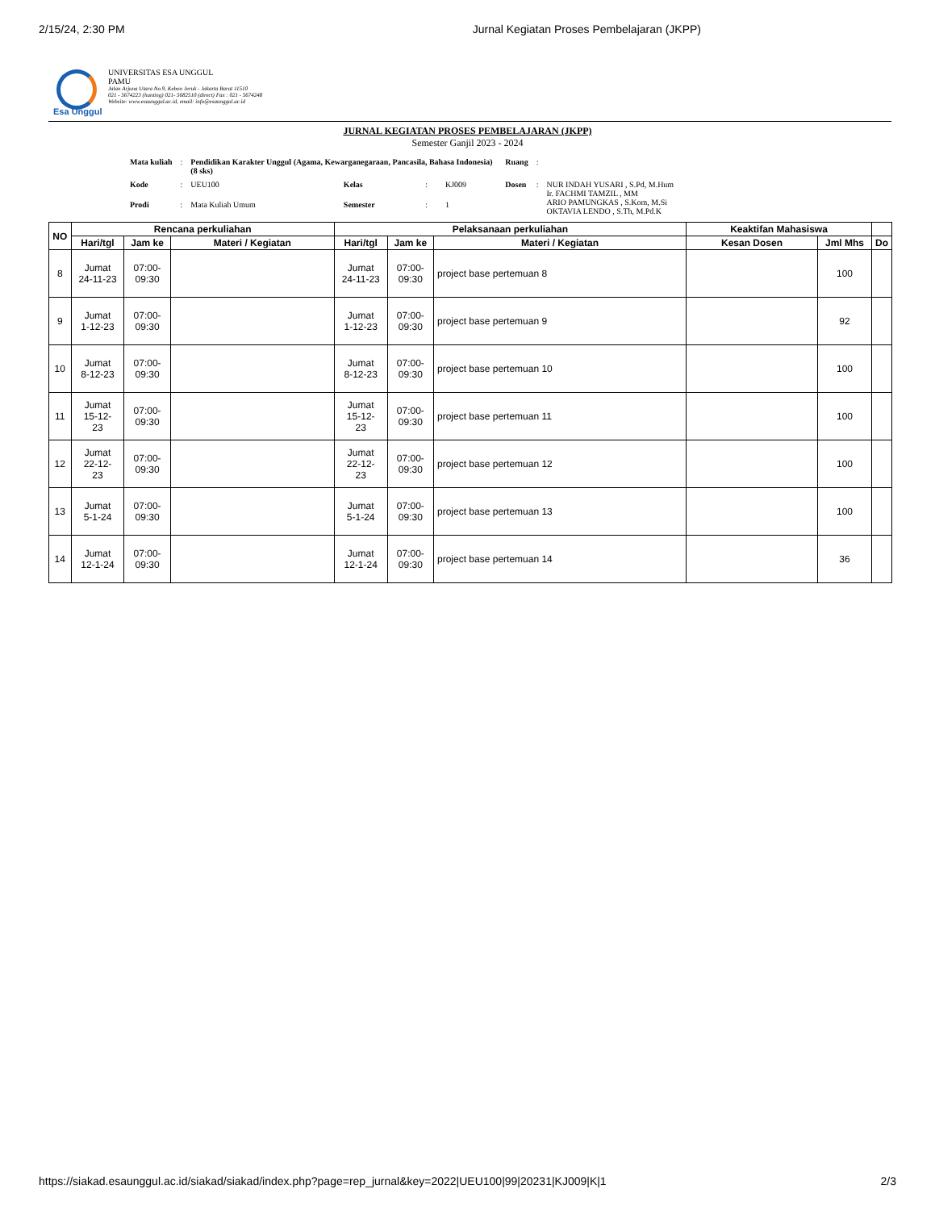2/15/24, 2:30 PM Jurnal Kegiatan Proses Pembelajaran (JKPP)
Esa Unggul
UNIVERSITAS ESA UNGGUL
PAMU
Jalan Arjuna Utara No.9, Kebon Jeruk - Jakarta Barat 11510
021 - 5674223 (hunting) 021- 5682510 (direct) Fax : 021 - 5674248
Website: www.esaunggul.ac.id, email: info@esaunggul.ac.id
JURNAL KEGIATAN PROSES PEMBELAJARAN (JKPP)
Semester Ganjil 2023 - 2024
| Mata kuliah | : | Pendidikan Karakter Unggul (Agama, Kewarganegaraan, Pancasila, Bahasa Indonesia) (8 sks) | | | | Ruang | : | |
| Kode | : | UEU100 | Kelas | : | KJ009 | Dosen | : | NUR INDAH YUSARI , S.Pd, M.Hum Ir. FACHMI TAMZIL , MM ARIO PAMUNGKAS , S.Kom, M.Si OKTAVIA LENDO , S.Th, M.Pd.K |
| Prodi | : | Mata Kuliah Umum | Semester | : | 1 | | | |
| NO | Rencana perkuliahan | | | Pelaksanaan perkuliahan | | | Keaktifan Mahasiswa | | |
| --- | --- | --- | --- | --- | --- | --- | --- | --- | --- |
| | Hari/tgl | Jam ke | Materi / Kegiatan | Hari/tgl | Jam ke | Materi / Kegiatan | Kesan Dosen | Jml Mhs | Do |
| 8 | Jumat 24-11-23 | 07:00- 09:30 | | Jumat 24-11-23 | 07:00- 09:30 | project base pertemuan 8 | | 100 | |
| 9 | Jumat 1-12-23 | 07:00- 09:30 | | Jumat 1-12-23 | 07:00- 09:30 | project base pertemuan 9 | | 92 | |
| 10 | Jumat 8-12-23 | 07:00- 09:30 | | Jumat 8-12-23 | 07:00- 09:30 | project base pertemuan 10 | | 100 | |
| 11 | Jumat 15-12- 23 | 07:00- 09:30 | | Jumat 15-12- 23 | 07:00- 09:30 | project base pertemuan 11 | | 100 | |
| 12 | Jumat 22-12- 23 | 07:00- 09:30 | | Jumat 22-12- 23 | 07:00- 09:30 | project base pertemuan 12 | | 100 | |
| 13 | Jumat 5-1-24 | 07:00- 09:30 | | Jumat 5-1-24 | 07:00- 09:30 | project base pertemuan 13 | | 100 | |
| 14 | Jumat 12-1-24 | 07:00- 09:30 | | Jumat 12-1-24 | 07:00- 09:30 | project base pertemuan 14 | | 36 | |
https://siakad.esaunggul.ac.id/siakad/siakad/index.php?page=rep_jurnal&key=2022|UEU100|99|20231|KJ009|K|1 2/3